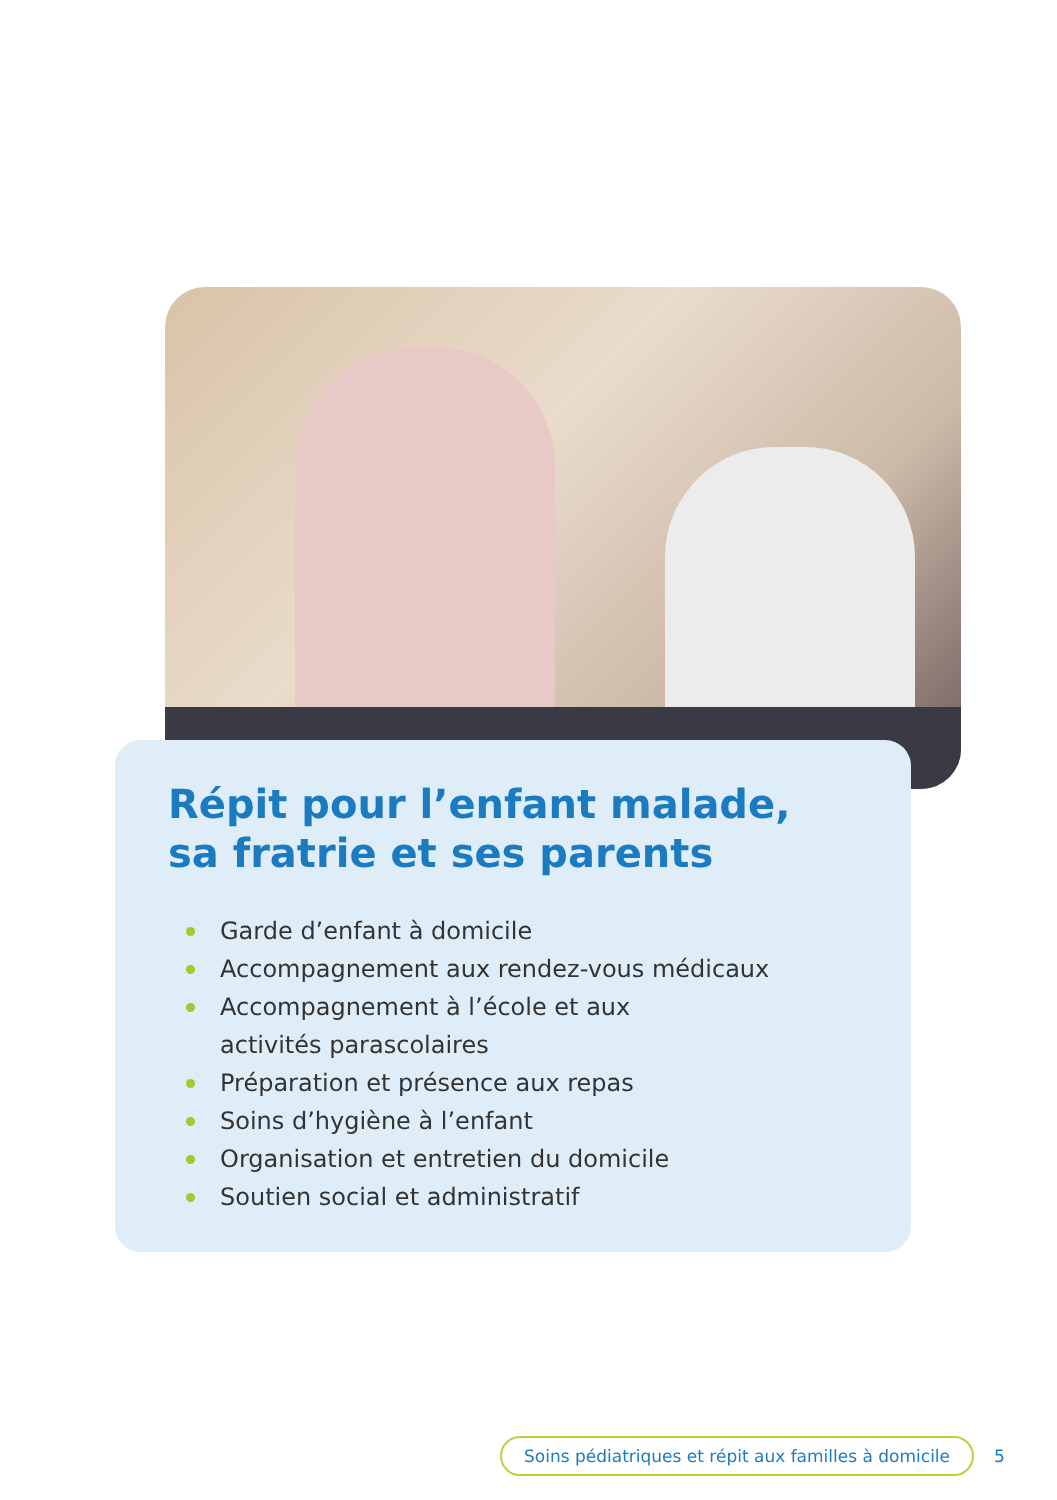Répit pour l’enfant malade,
sa fratrie et ses parents
Garde d’enfant à domicile
Accompagnement aux rendez-vous médicaux
Accompagnement à l’école et aux
activités parascolaires
Préparation et présence aux repas
Soins d’hygiène à l’enfant
Organisation et entretien du domicile
Soutien social et administratif
Soins pédiatriques et répit aux familles à domicile 5